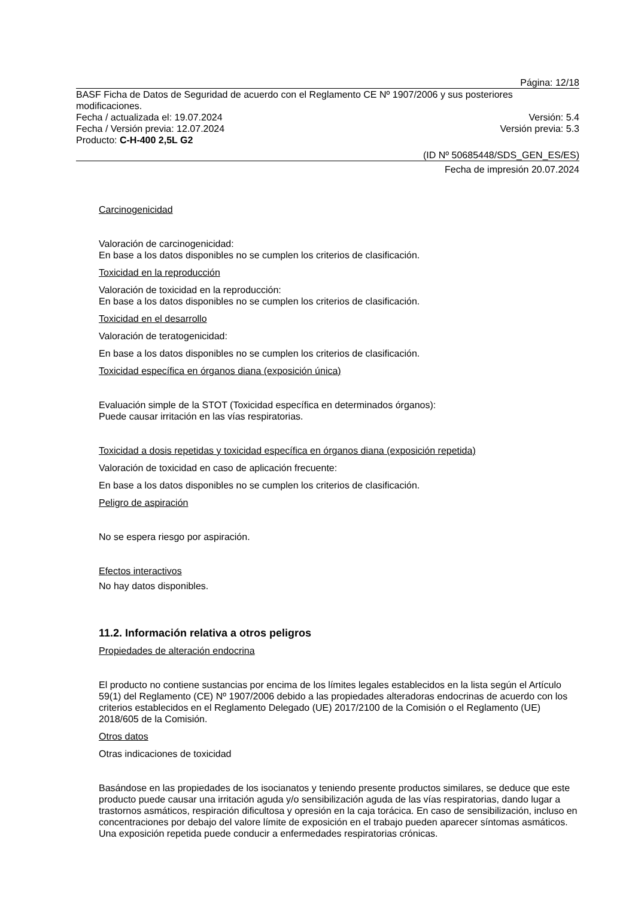Página: 12/18
BASF Ficha de Datos de Seguridad de acuerdo con el Reglamento CE Nº 1907/2006 y sus posteriores modificaciones.
Fecha / actualizada el: 19.07.2024 Versión: 5.4
Fecha / Versión previa: 12.07.2024 Versión previa: 5.3
Producto: C-H-400 2,5L G2
(ID Nº 50685448/SDS_GEN_ES/ES)
Fecha de impresión 20.07.2024
Carcinogenicidad
Valoración de carcinogenicidad:
En base a los datos disponibles no se cumplen los criterios de clasificación.
Toxicidad en la reproducción
Valoración de toxicidad en la reproducción:
En base a los datos disponibles no se cumplen los criterios de clasificación.
Toxicidad en el desarrollo
Valoración de teratogenicidad:
En base a los datos disponibles no se cumplen los criterios de clasificación.
Toxicidad específica en órganos diana (exposición única)
Evaluación simple de la STOT (Toxicidad específica en determinados órganos):
Puede causar irritación en las vías respiratorias.
Toxicidad a dosis repetidas y toxicidad específica en órganos diana (exposición repetida)
Valoración de toxicidad en caso de aplicación frecuente:
En base a los datos disponibles no se cumplen los criterios de clasificación.
Peligro de aspiración
No se espera riesgo por aspiración.
Efectos interactivos
No hay datos disponibles.
11.2. Información relativa a otros peligros
Propiedades de alteración endocrina
El producto no contiene sustancias por encima de los límites legales establecidos en la lista según el Artículo 59(1) del Reglamento (CE) Nº 1907/2006 debido a las propiedades alteradoras endocrinas de acuerdo con los criterios establecidos en el Reglamento Delegado (UE) 2017/2100 de la Comisión o el Reglamento (UE) 2018/605 de la Comisión.
Otros datos
Otras indicaciones de toxicidad
Basándose en las propiedades de los isocianatos y teniendo presente productos similares, se deduce que este producto puede causar una irritación aguda y/o sensibilización aguda de las vías respiratorias, dando lugar a trastornos asmáticos, respiración dificultosa y opresión en la caja torácica. En caso de sensibilización, incluso en concentraciones por debajo del valore límite de exposición en el trabajo pueden aparecer síntomas asmáticos. Una exposición repetida puede conducir a enfermedades respiratorias crónicas.